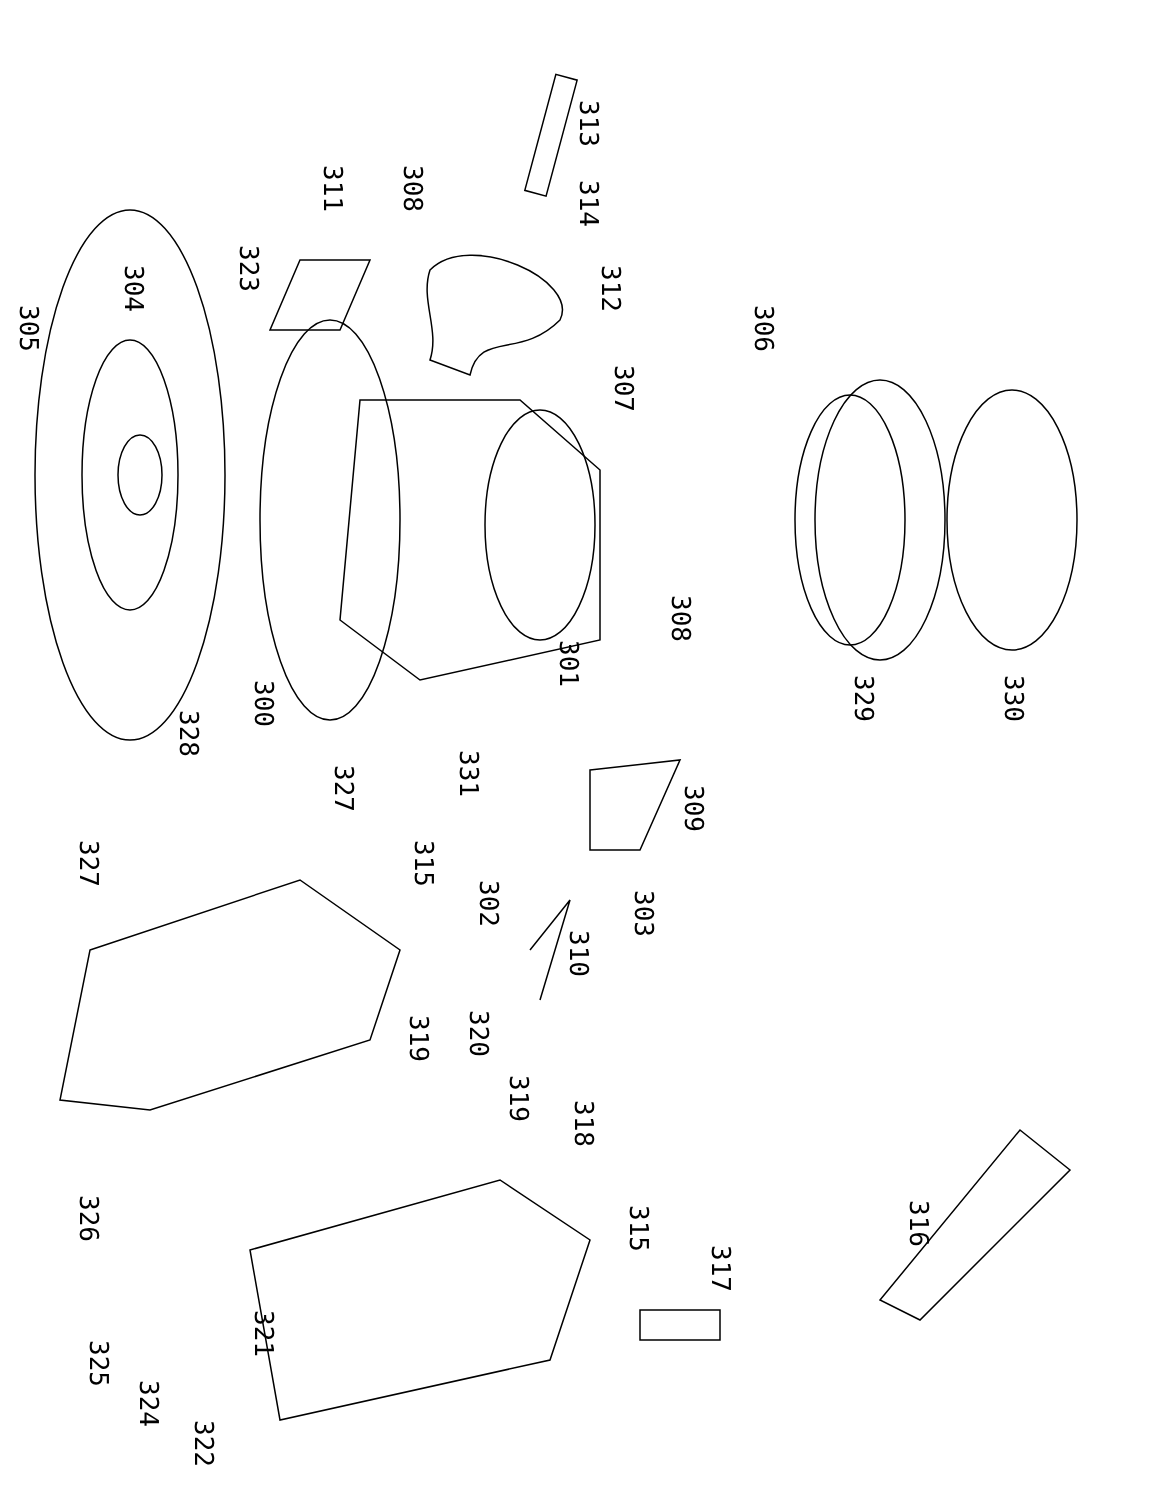313
314
311
308
323
304
305
312
306
307
308
301
329
330
300
328
331
309
327
315
327
302
303
310
319
320
319
318
326
315
316
317
321
325
324
322